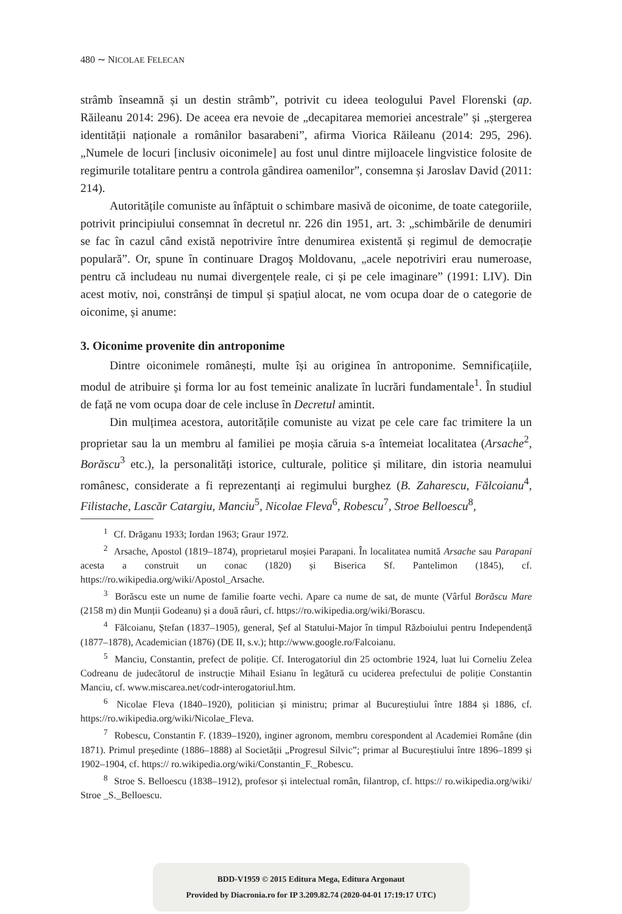480 ∼ NICOLAE FELECAN
strâmb înseamnă și un destin strâmb”, potrivit cu ideea teologului Pavel Florenski (ap. Răileanu 2014: 296). De aceea era nevoie de „decapitarea memoriei ancestrale” și „ștergerea identității naționale a românilor basarabeni”, afirma Viorica Răileanu (2014: 295, 296). „Numele de locuri [inclusiv oiconimele] au fost unul dintre mijloacele lingvistice folosite de regimurile totalitare pentru a controla gândirea oamenilor”, consemna și Jaroslav David (2011: 214).
Autoritățile comuniste au înfăptuit o schimbare masivă de oiconime, de toate categoriile, potrivit principiului consemnat în decretul nr. 226 din 1951, art. 3: „schimbările de denumiri se fac în cazul când există nepotrivire între denumirea existentă și regimul de democrație populară”. Or, spune în continuare Dragoş Moldovanu, „acele nepotriviri erau numeroase, pentru că includeau nu numai divergențele reale, ci și pe cele imaginare” (1991: LIV). Din acest motiv, noi, constrânși de timpul și spațiul alocat, ne vom ocupa doar de o categorie de oiconime, și anume:
3. Oiconime provenite din antroponime
Dintre oiconimele românești, multe își au originea în antroponime. Semnificațiile, modul de atribuire și forma lor au fost temeinic analizate în lucrări fundamentale<sup>1</sup>. În studiul de față ne vom ocupa doar de cele incluse în Decretul amintit.
Din mulțimea acestora, autoritățile comuniste au vizat pe cele care fac trimitere la un proprietar sau la un membru al familiei pe moșia căruia s-a întemeiat localitatea (Arsache<sup>2</sup>, Borăscu<sup>3</sup> etc.), la personalități istorice, culturale, politice și militare, din istoria neamului românesc, considerate a fi reprezentanți ai regimului burghez (B. Zaharescu, Fălcoianu<sup>4</sup>, Filistache, Lascăr Catargiu, Manciu<sup>5</sup>, Nicolae Fleva<sup>6</sup>, Robescu<sup>7</sup>, Stroe Belloescu<sup>8</sup>,
<sup>1</sup> Cf. Drăganu 1933; Iordan 1963; Graur 1972.
<sup>2</sup> Arsache, Apostol (1819–1874), proprietarul moșiei Parapani. În localitatea numită Arsache sau Parapani acesta a construit un conac (1820) și Biserica Sf. Pantelimon (1845), cf. https://ro.wikipedia.org/wiki/Apostol_Arsache.
<sup>3</sup> Borăscu este un nume de familie foarte vechi. Apare ca nume de sat, de munte (Vârful Borăscu Mare (2158 m) din Munții Godeanu) și a două râuri, cf. https://ro.wikipedia.org/wiki/Borascu.
<sup>4</sup> Fălcoianu, Ștefan (1837–1905), general, Șef al Statului-Major în timpul Războiului pentru Independență (1877–1878), Academician (1876) (DE II, s.v.); http://www.google.ro/Falcoianu.
<sup>5</sup> Manciu, Constantin, prefect de poliție. Cf. Interogatoriul din 25 octombrie 1924, luat lui Corneliu Zelea Codreanu de judecătorul de instrucție Mihail Esianu în legătură cu uciderea prefectului de poliție Constantin Manciu, cf. www.miscarea.net/codr-interogatoriul.htm.
<sup>6</sup> Nicolae Fleva (1840–1920), politician și ministru; primar al Bucureștiului între 1884 și 1886, cf. https://ro.wikipedia.org/wiki/Nicolae_Fleva.
<sup>7</sup> Robescu, Constantin F. (1839–1920), inginer agronom, membru corespondent al Academiei Române (din 1871). Primul președinte (1886–1888) al Societății „Progresul Silvic”; primar al Bucureștiului între 1896–1899 și 1902–1904, cf. https:// ro.wikipedia.org/wiki/Constantin_F._Robescu.
<sup>8</sup> Stroe S. Belloescu (1838–1912), profesor și intelectual român, filantrop, cf. https:// ro.wikipedia.org/wiki/ Stroe _S._Belloescu.
BDD-V1959 © 2015 Editura Mega, Editura Argonaut
Provided by Diacronia.ro for IP 3.209.82.74 (2020-04-01 17:19:17 UTC)